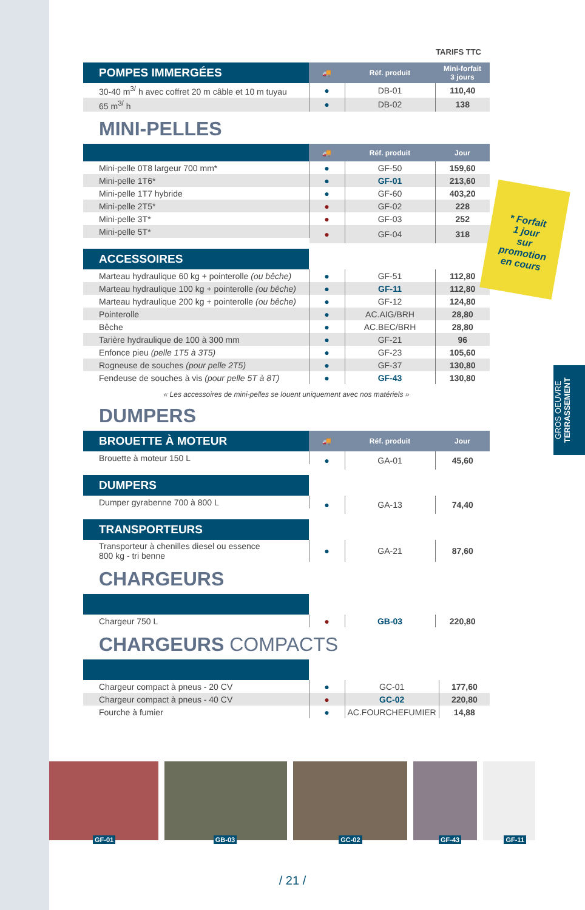TARIFS TTC
| POMPES IMMERGÉES | 🚚 | Réf. produit | Mini-forfait 3 jours |
| 30-40 m<sup>3/</sup> h avec coffret 20 m câble et 10 m tuyau | ● | DB-01 | 110,40 |
| 65 m<sup>3/</sup> h | ● | DB-02 | 138 |
MINI-PELLES
| | 🚚 | Réf. produit | Jour |
| Mini-pelle 0T8 largeur 700 mm* | ● | GF-50 | 159,60 |
| Mini-pelle 1T6* | ● | GF-01 | 213,60 |
| Mini-pelle 1T7 hybride | ● | GF-60 | 403,20 |
| Mini-pelle 2T5* | ● | GF-02 | 228 |
| Mini-pelle 3T* | ● | GF-03 | 252 |
| Mini-pelle 5T* | ● | GF-04 | 318 |
| ACCESSOIRES | | | |
| Marteau hydraulique 60 kg + pointerolle (ou bêche) | ● | GF-51 | 112,80 |
| Marteau hydraulique 100 kg + pointerolle (ou bêche) | ● | GF-11 | 112,80 |
| Marteau hydraulique 200 kg + pointerolle (ou bêche) | ● | GF-12 | 124,80 |
| Pointerolle | ● | AC.AIG/BRH | 28,80 |
| Bêche | ● | AC.BEC/BRH | 28,80 |
| Tarière hydraulique de 100 à 300 mm | ● | GF-21 | 96 |
| Enfonce pieu (pelle 1T5 à 3T5) | ● | GF-23 | 105,60 |
| Rogneuse de souches (pour pelle 2T5) | ● | GF-37 | 130,80 |
| Fendeuse de souches à vis (pour pelle 5T à 8T) | ● | GF-43 | 130,80 |
« Les accessoires de mini-pelles se louent uniquement avec nos matériels »
DUMPERS
| BROUETTE À MOTEUR | 🚚 | Réf. produit | Jour |
| Brouette à moteur 150 L | ● | GA-01 | 45,60 |
| DUMPERS | | | |
| Dumper gyrabenne 700 à 800 L | ● | GA-13 | 74,40 |
| TRANSPORTEURS | | | |
| Transporteur à chenilles diesel ou essence 800 kg - tri benne | ● | GA-21 | 87,60 |
CHARGEURS
| Chargeur 750 L | ● | GB-03 | 220,80 |
CHARGEURS COMPACTS
| Chargeur compact à pneus - 20 CV | ● | GC-01 | 177,60 |
| Chargeur compact à pneus - 40 CV | ● | GC-02 | 220,80 |
| Fourche à fumier | ● | AC.FOURCHEFUMIER | 14,88 |
* Forfait
1 jour
sur
promotion
en cours
GROS OEUVRE TERRASSEMENT
GF-01
GB-03
GC-02
GF-43
GF-11
/ 21 /